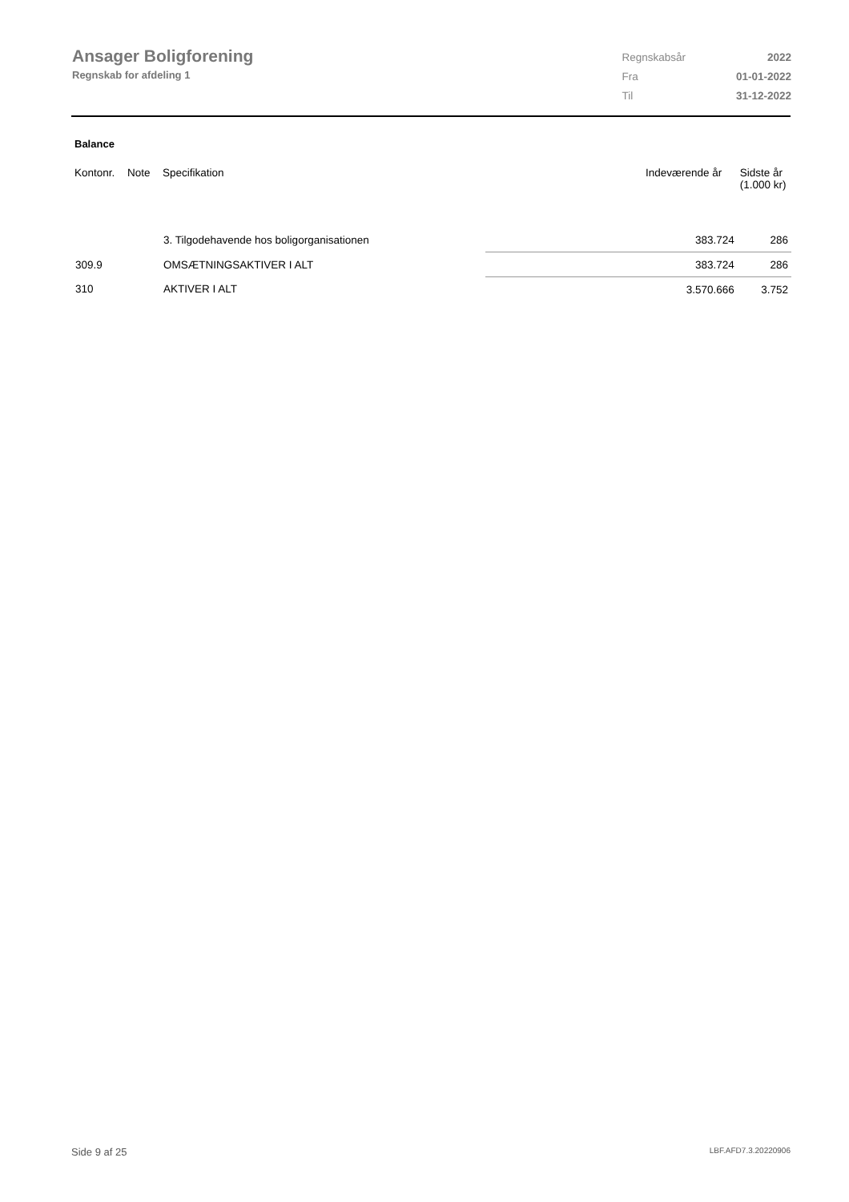Ansager Boligforening
Regnskab for afdeling 1
| Regnskabsår | 2022 |
| Fra | 01-01-2022 |
| Til | 31-12-2022 |
Balance
| Kontonr. | Note | Specifikation | Indeværende år | Sidste år (1.000 kr) |
| --- | --- | --- | --- | --- |
| | | 3. Tilgodehavende hos boligorganisationen | 383.724 | 286 |
| 309.9 | | OMSÆTNINGSAKTIVER I ALT | 383.724 | 286 |
| 310 | | AKTIVER I ALT | 3.570.666 | 3.752 |
Side 9 af 25 LBF.AFD7.3.20220906